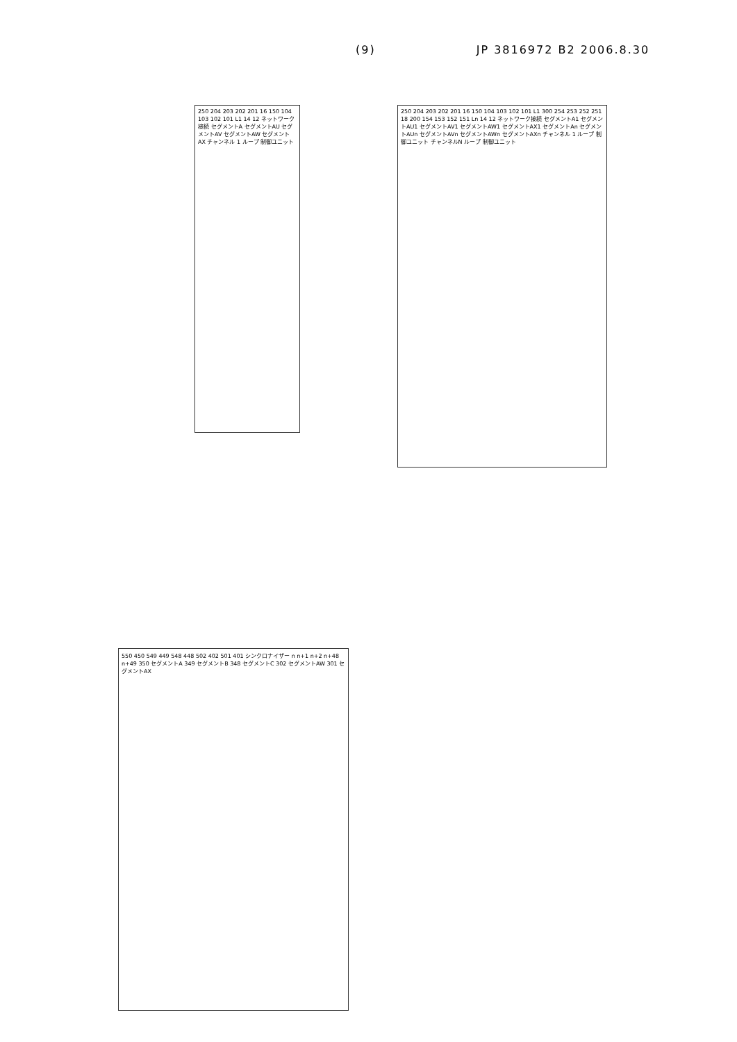(9) JP 3816972 B2 2006.8.30
250 204 203 202 201 16 150 104 103 102 101 L1 14 12 ネットワーク接続 セグメントA セグメントAU セグメントAV セグメントAW セグメントAX チャンネル 1 ループ 制御ユニット
250 204 203 202 201 16 150 104 103 102 101 L1 300 254 253 252 251 18 200 154 153 152 151 Ln 14 12 ネットワーク接続 セグメントA1 セグメントAU1 セグメントAV1 セグメントAW1 セグメントAX1 セグメントAn セグメントAUn セグメントAVn セグメントAWn セグメントAXn チャンネル 1 ループ 制御ユニット チャンネルN ループ 制御ユニット
550 450 549 449 548 448 502 402 501 401 シンクロナイザー n n+1 n+2 n+48 n+49 350 セグメントA 349 セグメントB 348 セグメントC 302 セグメントAW 301 セグメントAX